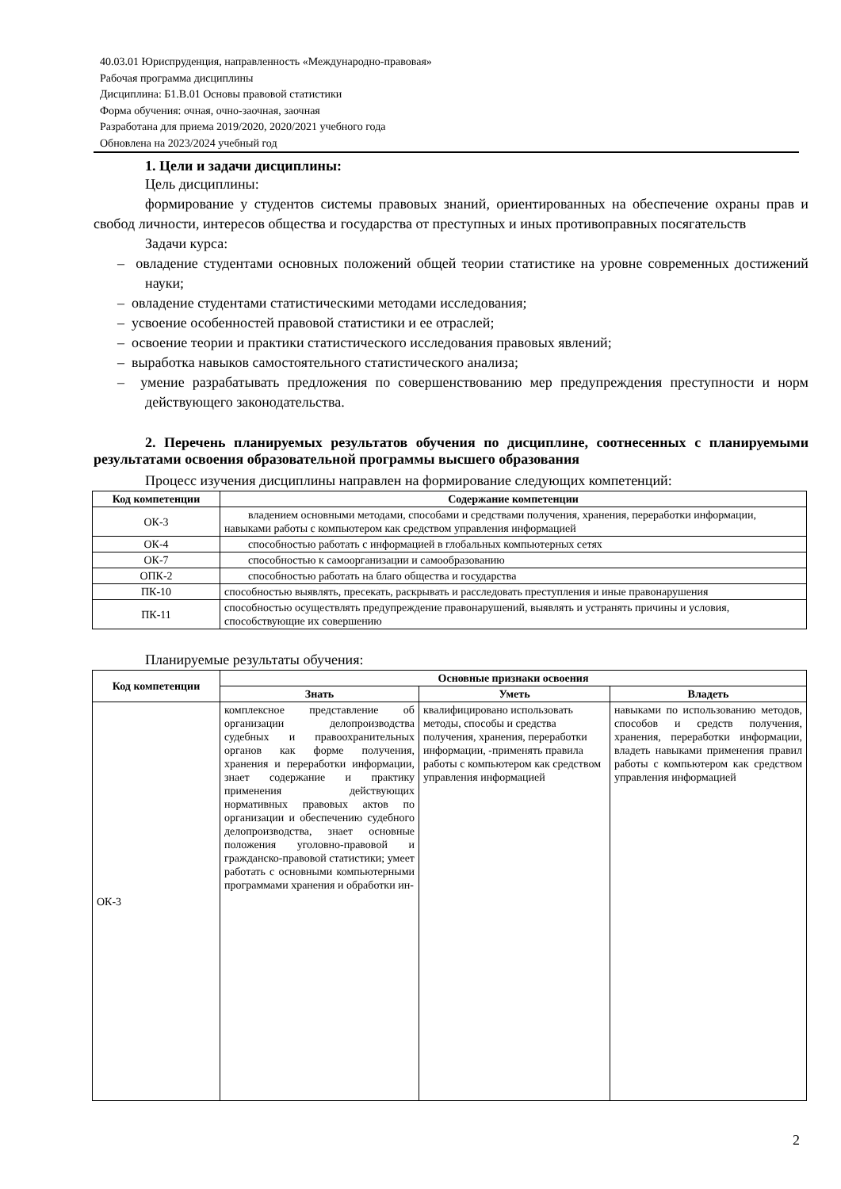40.03.01 Юриспруденция, направленность «Международно-правовая»
Рабочая программа дисциплины
Дисциплина: Б1.В.01 Основы правовой статистики
Форма обучения: очная, очно-заочная, заочная
Разработана для приема 2019/2020, 2020/2021 учебного года
Обновлена на 2023/2024 учебный год
1. Цели и задачи дисциплины:
Цель дисциплины:
формирование у студентов системы правовых знаний, ориентированных на обеспечение охраны прав и свобод личности, интересов общества и государства от преступных и иных противоправных посягательств
Задачи курса:
– овладение студентами основных положений общей теории статистике на уровне современных достижений науки;
– овладение студентами статистическими методами исследования;
– усвоение особенностей правовой статистики и ее отраслей;
– освоение теории и практики статистического исследования правовых явлений;
– выработка навыков самостоятельного статистического анализа;
– умение разрабатывать предложения по совершенствованию мер предупреждения преступности и норм действующего законодательства.
2. Перечень планируемых результатов обучения по дисциплине, соотнесенных с планируемыми результатами освоения образовательной программы высшего образования
Процесс изучения дисциплины направлен на формирование следующих компетенций:
| Код компетенции | Содержание компетенции |
| --- | --- |
| ОК-3 | владением основными методами, способами и средствами получения, хранения, переработки информации, навыками работы с компьютером как средством управления информацией |
| ОК-4 | способностью работать с информацией в глобальных компьютерных сетях |
| ОК-7 | способностью к самоорганизации и самообразованию |
| ОПК-2 | способностью работать на благо общества и государства |
| ПК-10 | способностью выявлять, пресекать, раскрывать и расследовать преступления и иные правонарушения |
| ПК-11 | способностью осуществлять предупреждение правонарушений, выявлять и устранять причины и условия, способствующие их совершению |
Планируемые результаты обучения:
| Код компетенции | Основные признаки освоения | | |
| --- | --- | --- | --- |
| | Знать | Уметь | Владеть |
| ОК-3 | комплексное представление об организации делопроизводства судебных и правоохранительных органов как форме получения, хранения и переработки информации, знает содержание и практику применения действующих нормативных правовых актов по организации и обеспечению судебного делопроизводства, знает основные положения уголовно-правовой и гражданско-правовой статистики; умеет работать с основными компьютерными программами хранения и обработки ин- | квалифицировано использовать методы, способы и средства получения, хранения, переработки информации, -применять правила работы с компьютером как средством управления информацией | навыками по использованию методов, способов и средств получения, хранения, переработки информации, владеть навыками применения правил работы с компьютером как средством управления информацией |
2